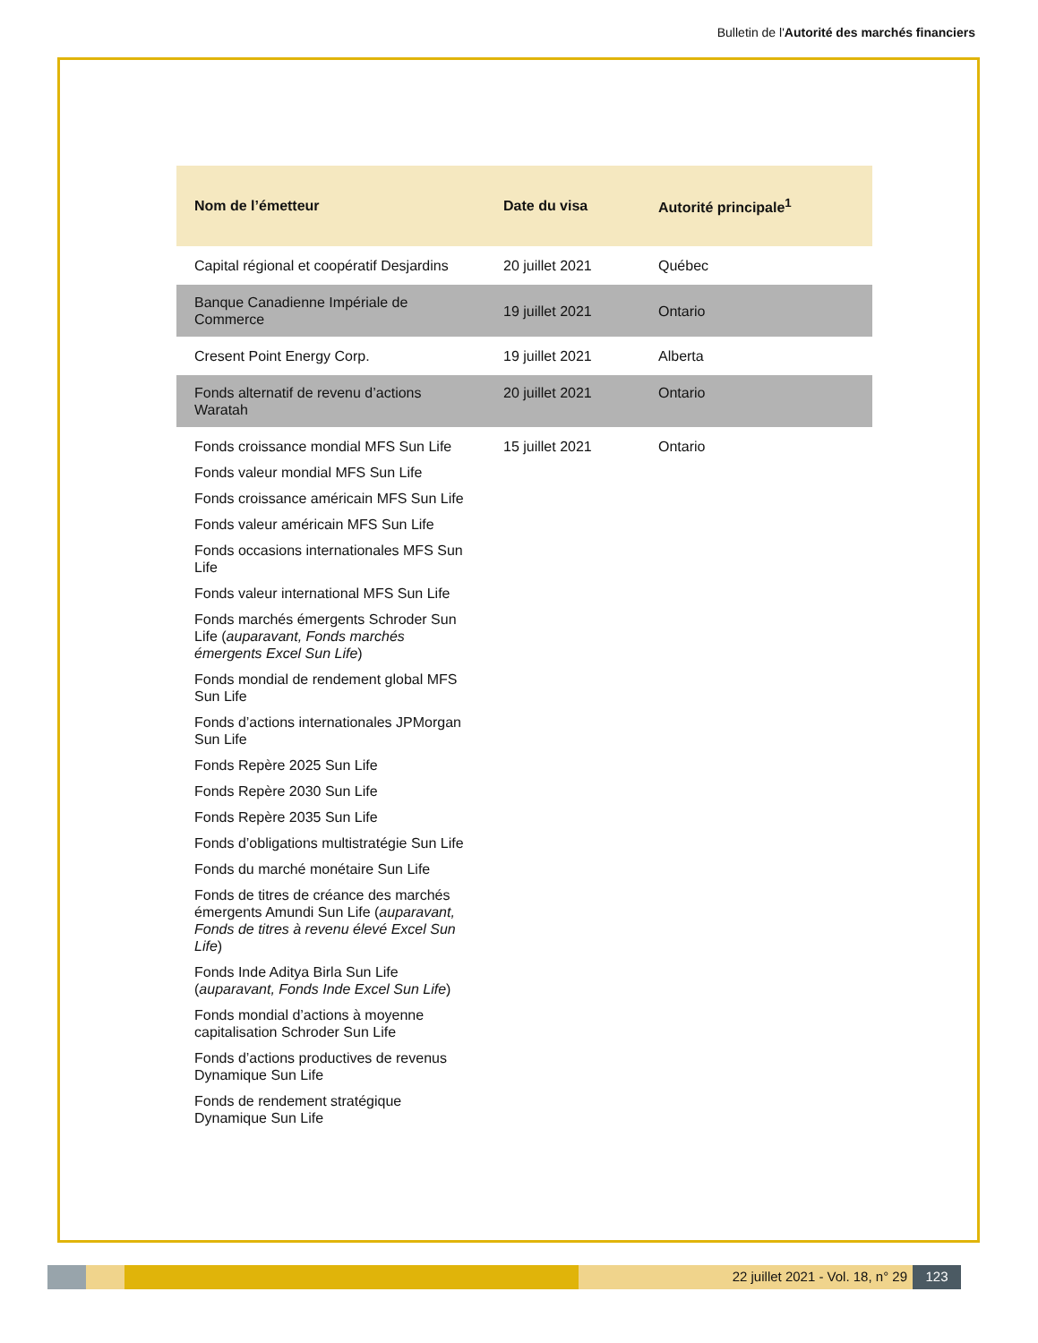Bulletin de l'Autorité des marchés financiers
| Nom de l’émetteur | Date du visa | Autorité principale<sup>1</sup> |
| --- | --- | --- |
| Capital régional et coopératif Desjardins | 20 juillet 2021 | Québec |
| Banque Canadienne Impériale de Commerce | 19 juillet 2021 | Ontario |
| Cresent Point Energy Corp. | 19 juillet 2021 | Alberta |
| Fonds alternatif de revenu d’actions Waratah | 20 juillet 2021 | Ontario |
| Fonds croissance mondial MFS Sun Life Fonds valeur mondial MFS Sun Life Fonds croissance américain MFS Sun Life Fonds valeur américain MFS Sun Life Fonds occasions internationales MFS Sun Life Fonds valeur international MFS Sun Life Fonds marchés émergents Schroder Sun Life ( auparavant, Fonds marchés émergents Excel Sun Life ) Fonds mondial de rendement global MFS Sun Life Fonds d’actions internationales JPMorgan Sun Life Fonds Repère 2025 Sun Life Fonds Repère 2030 Sun Life Fonds Repère 2035 Sun Life Fonds d’obligations multistratégie Sun Life Fonds du marché monétaire Sun Life Fonds de titres de créance des marchés émergents Amundi Sun Life ( auparavant, Fonds de titres à revenu élevé Excel Sun Life ) Fonds Inde Aditya Birla Sun Life ( auparavant, Fonds Inde Excel Sun Life ) Fonds mondial d’actions à moyenne capitalisation Schroder Sun Life Fonds d’actions productives de revenus Dynamique Sun Life Fonds de rendement stratégique Dynamique Sun Life | 15 juillet 2021 | Ontario |
22 juillet 2021 - Vol. 18, n° 29
123